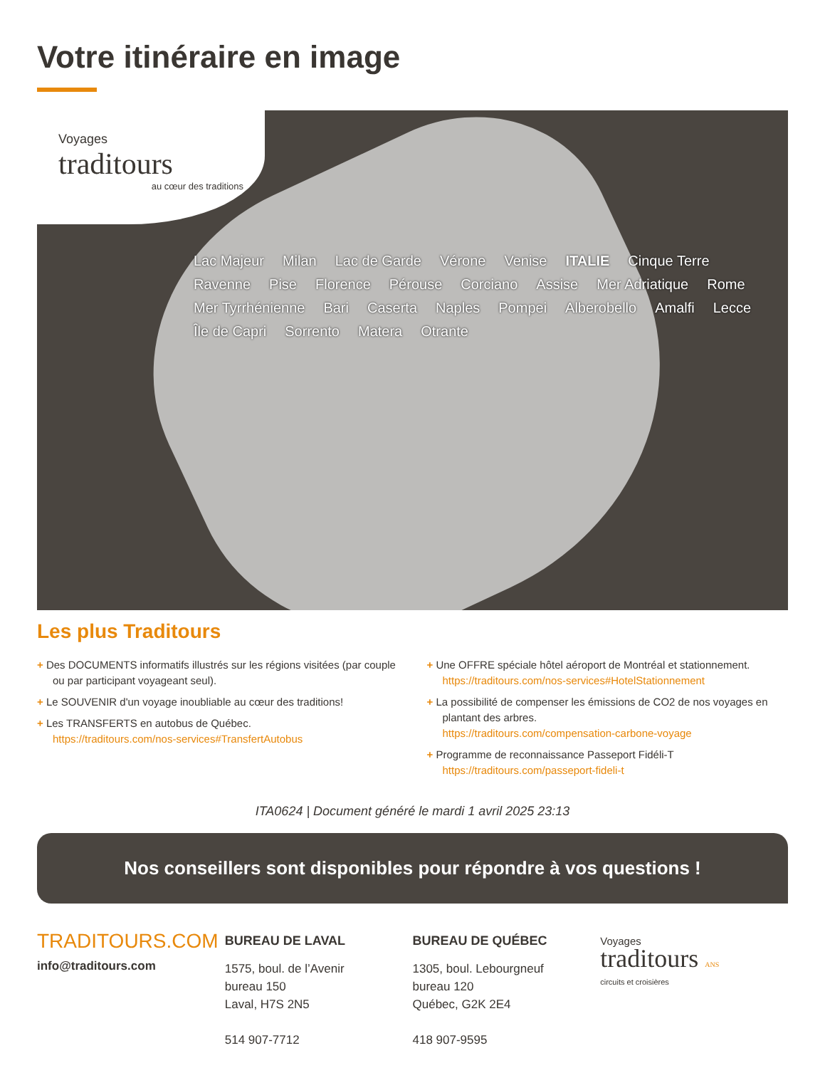Votre itinéraire en image
Voyages
traditours
au cœur des traditions
Lac Majeur Milan Lac de Garde Vérone Venise ITALIE Cinque Terre Ravenne Pise Florence Pérouse Corciano Assise Mer Adriatique Rome Mer Tyrrhénienne Bari Caserta Naples Pompei Alberobello Amalfi Lecce Île de Capri Sorrento Matera Otrante
Les plus Traditours
+ Des DOCUMENTS informatifs illustrés sur les régions visitées (par couple ou par participant voyageant seul).
+ Le SOUVENIR d'un voyage inoubliable au cœur des traditions!
+ Les TRANSFERTS en autobus de Québec.
https://traditours.com/nos-services#TransfertAutobus
+ Une OFFRE spéciale hôtel aéroport de Montréal et stationnement.
https://traditours.com/nos-services#HotelStationnement
+ La possibilité de compenser les émissions de CO2 de nos voyages en plantant des arbres.
https://traditours.com/compensation-carbone-voyage
+ Programme de reconnaissance Passeport Fidéli-T
https://traditours.com/passeport-fideli-t
ITA0624 | Document généré le mardi 1 avril 2025 23:13
Nos conseillers sont disponibles pour répondre à vos questions !
TRADITOURS.COM
info@traditours.com
BUREAU DE LAVAL
1575, boul. de l’Avenir
bureau 150
Laval, H7S 2N5
514 907-7712
BUREAU DE QUÉBEC
1305, boul. Lebourgneuf
bureau 120
Québec, G2K 2E4
418 907-9595
Voyages
traditours ANS
circuits et croisières